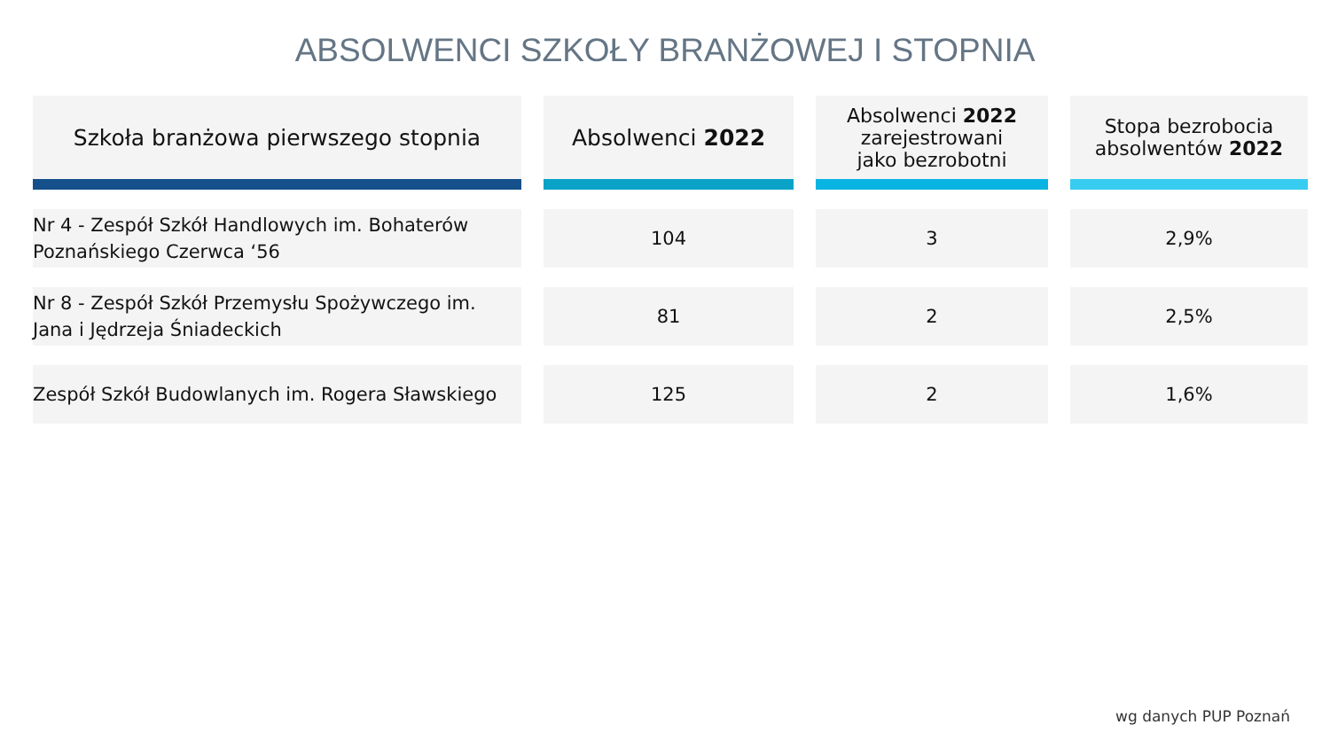ABSOLWENCI SZKOŁY BRANŻOWEJ I STOPNIA
| Szkoła branżowa pierwszego stopnia | Absolwenci 2022 | Absolwenci 2022 zarejestrowani jako bezrobotni | Stopa bezrobocia absolwentów 2022 |
| --- | --- | --- | --- |
| Nr 4 - Zespół Szkół Handlowych im. Bohaterów Poznańskiego Czerwca ‘56 | 104 | 3 | 2,9% |
| Nr 8 - Zespół Szkół Przemysłu Spożywczego im. Jana i Jędrzeja Śniadeckich | 81 | 2 | 2,5% |
| Zespół Szkół Budowlanych im. Rogera Sławskiego | 125 | 2 | 1,6% |
wg danych PUP Poznań